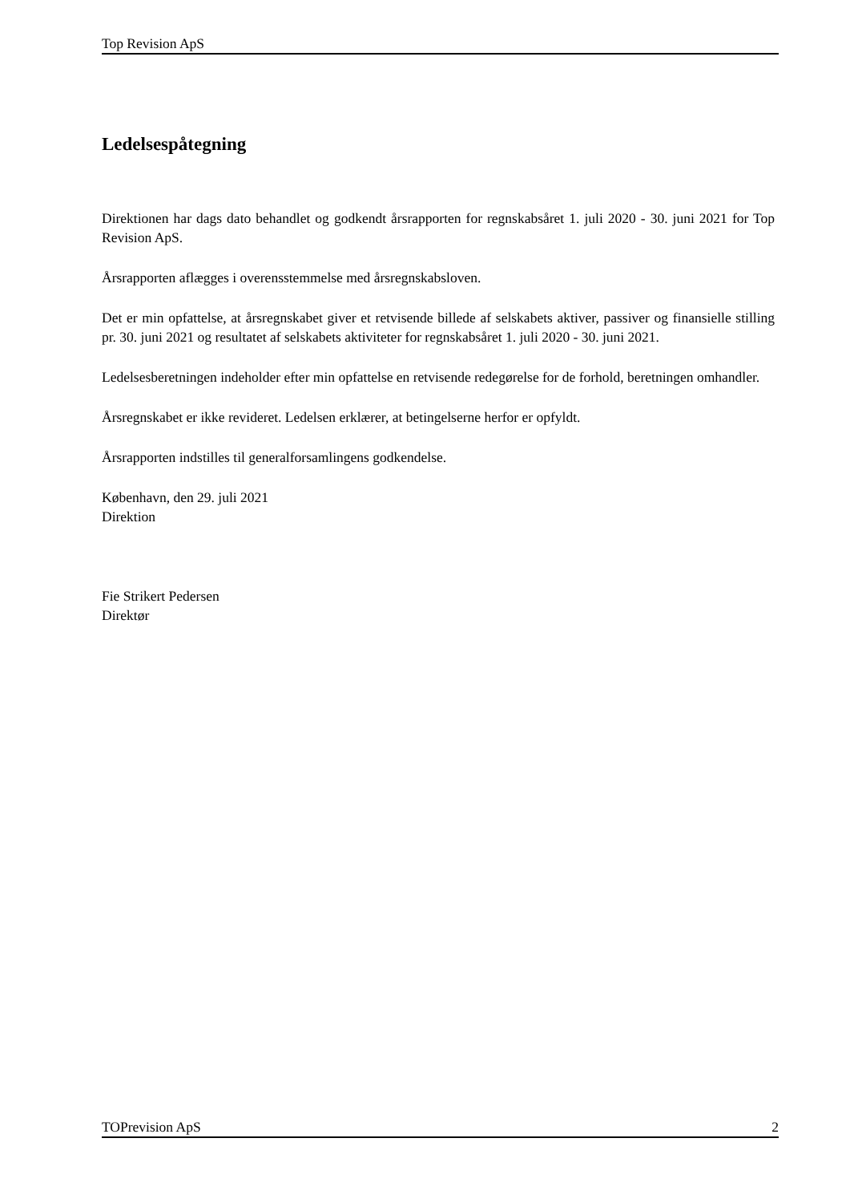Top Revision ApS
Ledelsespåtegning
Direktionen har dags dato behandlet og godkendt årsrapporten for regnskabsåret 1. juli 2020 - 30. juni 2021 for Top Revision ApS.
Årsrapporten aflægges i overensstemmelse med årsregnskabsloven.
Det er min opfattelse, at årsregnskabet giver et retvisende billede af selskabets aktiver, passiver og finansielle stilling pr. 30. juni 2021 og resultatet af selskabets aktiviteter for regnskabsåret 1. juli 2020 - 30. juni 2021.
Ledelsesberetningen indeholder efter min opfattelse en retvisende redegørelse for de forhold, beretningen omhandler.
Årsregnskabet er ikke revideret. Ledelsen erklærer, at betingelserne herfor er opfyldt.
Årsrapporten indstilles til generalforsamlingens godkendelse.
København, den 29. juli 2021
Direktion
Fie Strikert Pedersen
Direktør
TOPrevision ApS 2